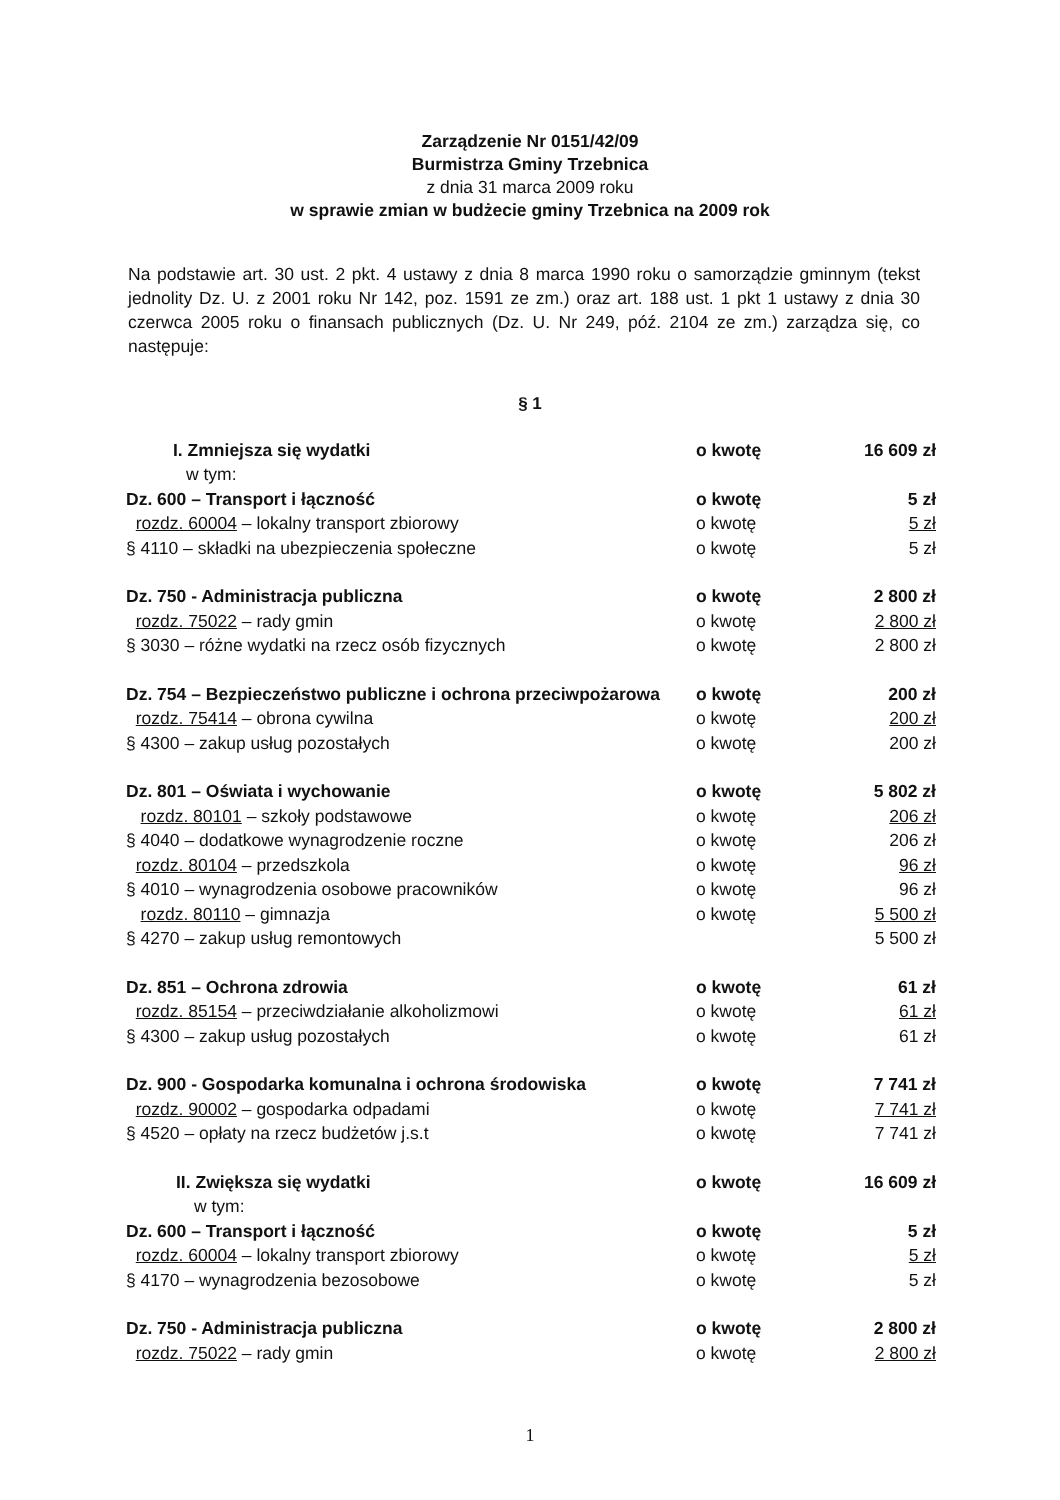Zarządzenie Nr 0151/42/09
Burmistrza Gminy Trzebnica
z dnia 31 marca 2009 roku
w sprawie zmian w budżecie gminy Trzebnica na 2009 rok
Na podstawie art. 30 ust. 2 pkt. 4 ustawy z dnia 8 marca 1990 roku o samorządzie gminnym (tekst jednolity Dz. U. z 2001 roku Nr 142, poz. 1591 ze zm.) oraz art. 188 ust. 1 pkt 1 ustawy z dnia 30 czerwca 2005 roku o finansach publicznych (Dz. U. Nr 249, póź. 2104 ze zm.) zarządza się, co następuje:
§ 1
| I. Zmniejsza się wydatki | o kwotę | 16 609 zł |
| w tym: | | |
| Dz. 600 – Transport i łączność | o kwotę | 5 zł |
| rozdz. 60004 – lokalny transport zbiorowy | o kwotę | 5 zł |
| § 4110 – składki na ubezpieczenia społeczne | o kwotę | 5 zł |
| Dz. 750 - Administracja publiczna | o kwotę | 2 800 zł |
| rozdz. 75022 – rady gmin | o kwotę | 2 800 zł |
| § 3030 – różne wydatki na rzecz osób fizycznych | o kwotę | 2 800 zł |
| Dz. 754 – Bezpieczeństwo publiczne i ochrona przeciwpożarowa | o kwotę | 200 zł |
| rozdz. 75414 – obrona cywilna | o kwotę | 200 zł |
| § 4300 – zakup usług pozostałych | o kwotę | 200 zł |
| Dz. 801 – Oświata i wychowanie | o kwotę | 5 802 zł |
| rozdz. 80101 – szkoły podstawowe | o kwotę | 206 zł |
| § 4040 – dodatkowe wynagrodzenie roczne | o kwotę | 206 zł |
| rozdz. 80104 – przedszkola | o kwotę | 96 zł |
| § 4010 – wynagrodzenia osobowe pracowników | o kwotę | 96 zł |
| rozdz. 80110 – gimnazja | o kwotę | 5 500 zł |
| § 4270 – zakup usług remontowych | | 5 500 zł |
| Dz. 851 – Ochrona zdrowia | o kwotę | 61 zł |
| rozdz. 85154 – przeciwdziałanie alkoholizmowi | o kwotę | 61 zł |
| § 4300 – zakup usług pozostałych | o kwotę | 61 zł |
| Dz. 900 - Gospodarka komunalna i ochrona środowiska | o kwotę | 7 741 zł |
| rozdz. 90002 – gospodarka odpadami | o kwotę | 7 741 zł |
| § 4520 – opłaty na rzecz budżetów j.s.t | o kwotę | 7 741 zł |
| II. Zwiększa się wydatki | o kwotę | 16 609 zł |
| w tym: | | |
| Dz. 600 – Transport i łączność | o kwotę | 5 zł |
| rozdz. 60004 – lokalny transport zbiorowy | o kwotę | 5 zł |
| § 4170 – wynagrodzenia bezosobowe | o kwotę | 5 zł |
| Dz. 750 - Administracja publiczna | o kwotę | 2 800 zł |
| rozdz. 75022 – rady gmin | o kwotę | 2 800 zł |
1